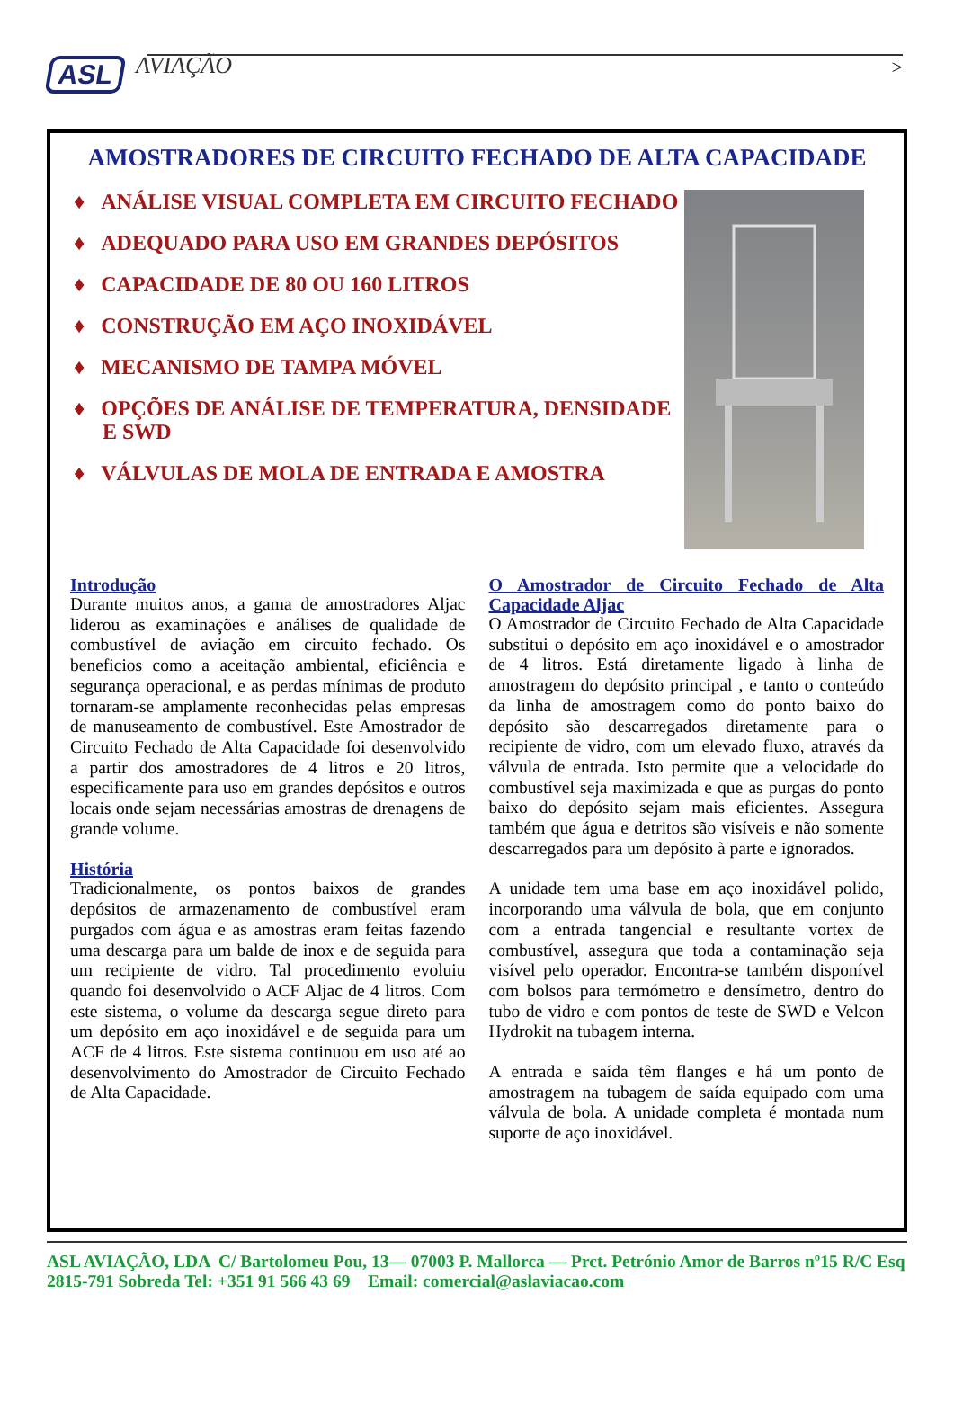ASL AVIAÇÃO
>
AMOSTRADORES DE CIRCUITO FECHADO DE ALTA CAPACIDADE
♦ ANÁLISE VISUAL COMPLETA EM CIRCUITO FECHADO
♦ ADEQUADO PARA USO EM GRANDES DEPÓSITOS
♦ CAPACIDADE DE 80 OU 160 LITROS
♦ CONSTRUÇÃO EM AÇO INOXIDÁVEL
♦ MECANISMO DE TAMPA MÓVEL
♦ OPÇÕES DE ANÁLISE DE TEMPERATURA, DENSIDADE E SWD
♦ VÁLVULAS DE MOLA DE ENTRADA E AMOSTRA
Introdução
Durante muitos anos, a gama de amostradores Aljac liderou as examinações e análises de qualidade de combustível de aviação em circuito fechado. Os beneficios como a aceitação ambiental, eficiência e segurança operacional, e as perdas mínimas de produto tornaram-se amplamente reconhecidas pelas empresas de manuseamento de combustível. Este Amostrador de Circuito Fechado de Alta Capacidade foi desenvolvido a partir dos amostradores de 4 litros e 20 litros, especificamente para uso em grandes depósitos e outros locais onde sejam necessárias amostras de drenagens de grande volume.
História
Tradicionalmente, os pontos baixos de grandes depósitos de armazenamento de combustível eram purgados com água e as amostras eram feitas fazendo uma descarga para um balde de inox e de seguida para um recipiente de vidro. Tal procedimento evoluiu quando foi desenvolvido o ACF Aljac de 4 litros. Com este sistema, o volume da descarga segue direto para um depósito em aço inoxidável e de seguida para um ACF de 4 litros. Este sistema continuou em uso até ao desenvolvimento do Amostrador de Circuito Fechado de Alta Capacidade.
O Amostrador de Circuito Fechado de Alta Capacidade Aljac
O Amostrador de Circuito Fechado de Alta Capacidade substitui o depósito em aço inoxidável e o amostrador de 4 litros. Está diretamente ligado à linha de amostragem do depósito principal , e tanto o conteúdo da linha de amostragem como do ponto baixo do depósito são descarregados diretamente para o recipiente de vidro, com um elevado fluxo, através da válvula de entrada. Isto permite que a velocidade do combustível seja maximizada e que as purgas do ponto baixo do depósito sejam mais eficientes. Assegura também que água e detritos são visíveis e não somente descarregados para um depósito à parte e ignorados.
A unidade tem uma base em aço inoxidável polido, incorporando uma válvula de bola, que em conjunto com a entrada tangencial e resultante vortex de combustível, assegura que toda a contaminação seja visível pelo operador. Encontra-se também disponível com bolsos para termómetro e densímetro, dentro do tubo de vidro e com pontos de teste de SWD e Velcon Hydrokit na tubagem interna.
A entrada e saída têm flanges e há um ponto de amostragem na tubagem de saída equipado com uma válvula de bola. A unidade completa é montada num suporte de aço inoxidável.
ASL AVIAÇÃO, LDA C/ Bartolomeu Pou, 13— 07003 P. Mallorca — Prct. Petrónio Amor de Barros nº15 R/C Esq 2815-791 Sobreda Tel: +351 91 566 43 69 Email: comercial@aslaviacao.com